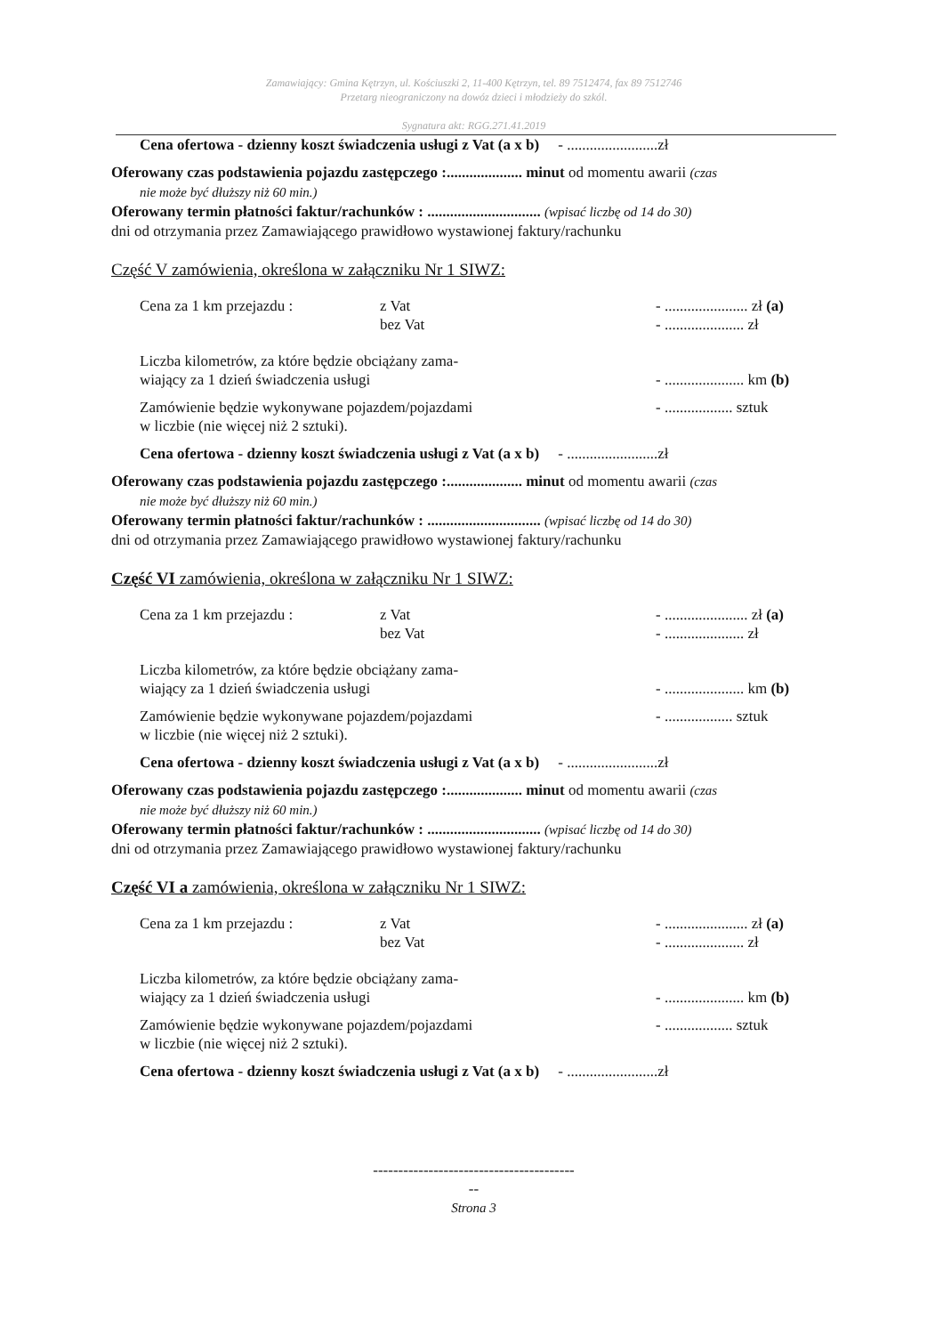Zamawiający: Gmina Kętrzyn, ul. Kościuszki 2, 11-400 Kętrzyn, tel. 89 7512474, fax 89 7512746
Przetarg nieograniczony na dowóz dzieci i młodzieży do szkól.
Sygnatura akt: RGG.271.41.2019
Cena ofertowa - dzienny koszt świadczenia usługi z Vat (a x b) - ........................zł
Oferowany czas podstawienia pojazdu zastępczego :.................... minut od momentu awarii (czas
nie może być dłuższy niż 60 min.)
Oferowany termin płatności faktur/rachunków : .............................. (wpisać liczbę od 14 do 30)
dni od otrzymania przez Zamawiającego prawidłowo wystawionej faktury/rachunku
Część V zamówienia, określona w załączniku Nr 1 SIWZ:
Cena za 1 km przejazdu : z Vat - ...................... zł (a)
bez Vat - ..................... zł
Liczba kilometrów, za które będzie obciążany zama-
wiający za 1 dzień świadczenia usługi - ..................... km (b)
Zamówienie będzie wykonywane pojazdem/pojazdami - .................. sztuk
w liczbie (nie więcej niż 2 sztuki).
Cena ofertowa - dzienny koszt świadczenia usługi z Vat (a x b) - ........................zł
Oferowany czas podstawienia pojazdu zastępczego :.................... minut od momentu awarii (czas
nie może być dłuższy niż 60 min.)
Oferowany termin płatności faktur/rachunków : .............................. (wpisać liczbę od 14 do 30)
dni od otrzymania przez Zamawiającego prawidłowo wystawionej faktury/rachunku
Część VI zamówienia, określona w załączniku Nr 1 SIWZ:
Cena za 1 km przejazdu : z Vat - ...................... zł (a)
bez Vat - ..................... zł
Liczba kilometrów, za które będzie obciążany zama-
wiający za 1 dzień świadczenia usługi - ..................... km (b)
Zamówienie będzie wykonywane pojazdem/pojazdami - .................. sztuk
w liczbie (nie więcej niż 2 sztuki).
Cena ofertowa - dzienny koszt świadczenia usługi z Vat (a x b) - ........................zł
Oferowany czas podstawienia pojazdu zastępczego :.................... minut od momentu awarii (czas
nie może być dłuższy niż 60 min.)
Oferowany termin płatności faktur/rachunków : .............................. (wpisać liczbę od 14 do 30)
dni od otrzymania przez Zamawiającego prawidłowo wystawionej faktury/rachunku
Część VI a zamówienia, określona w załączniku Nr 1 SIWZ:
Cena za 1 km przejazdu : z Vat - ...................... zł (a)
bez Vat - ..................... zł
Liczba kilometrów, za które będzie obciążany zama-
wiający za 1 dzień świadczenia usługi - ..................... km (b)
Zamówienie będzie wykonywane pojazdem/pojazdami - .................. sztuk
w liczbie (nie więcej niż 2 sztuki).
Cena ofertowa - dzienny koszt świadczenia usługi z Vat (a x b) - ........................zł
----------------------------------------
--
Strona 3